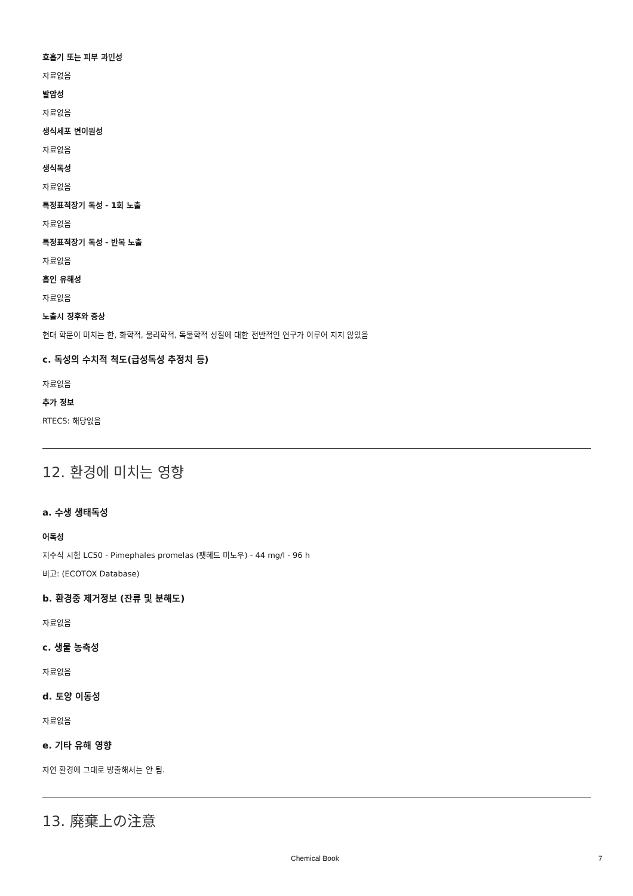호흡기 또는 피부 과민성
자료없음
발암성
자료없음
생식세포 변이원성
자료없음
생식독성
자료없음
특정표적장기 독성 - 1회 노출
자료없음
특정표적장기 독성 - 반복 노출
자료없음
흡인 유해성
자료없음
노출시 징후와 증상
현대 학문이 미치는 한, 화학적, 물리학적, 독물학적 성질에 대한 전반적인 연구가 이루어 지지 않았음
c. 독성의 수치적 척도(급성독성 추정치 등)
자료없음
추가 정보
RTECS: 해당없음
12. 환경에 미치는 영향
a. 수생 생태독성
어독성
지수식 시험 LC50 - Pimephales promelas (팻헤드 미노우) - 44 mg/l - 96 h
비고: (ECOTOX Database)
b. 환경중 제거정보 (잔류 및 분해도)
자료없음
c. 생물 농축성
자료없음
d. 토양 이동성
자료없음
e. 기타 유해 영향
자연 환경에 그대로 방출해서는 안 됨.
13. 廃棄上の注意
Chemical Book 7